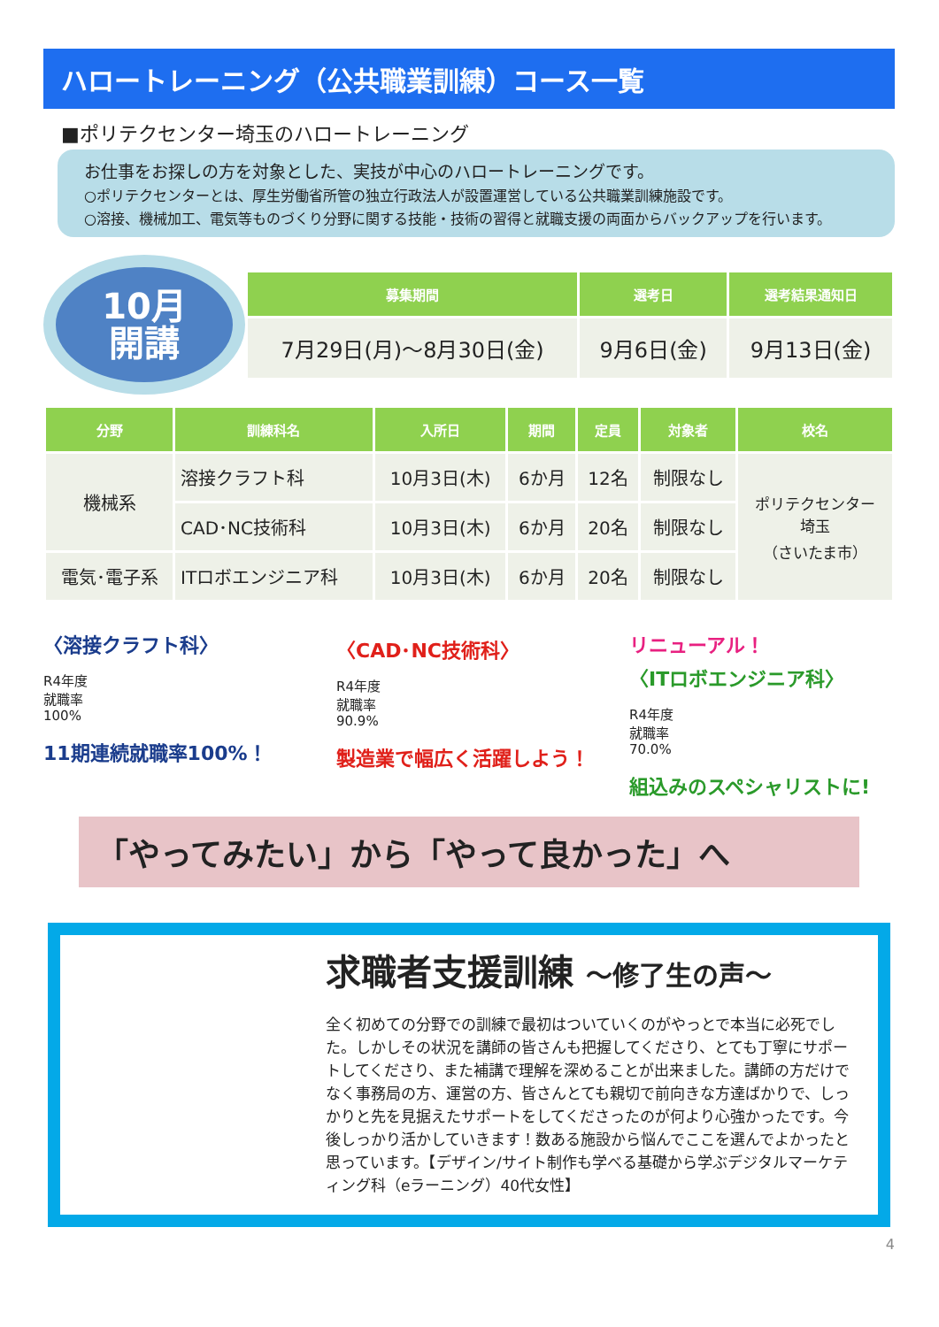ハロートレーニング（公共職業訓練）コース一覧
■ポリテクセンター埼玉のハロートレーニング
お仕事をお探しの方を対象とした、実技が中心のハロートレーニングです。
○ポリテクセンターとは、厚生労働省所管の独立行政法人が設置運営している公共職業訓練施設です。
○溶接、機械加工、電気等ものづくり分野に関する技能・技術の習得と就職支援の両面からバックアップを行います。
10月
開講
| 募集期間 | 選考日 | 選考結果通知日 |
| --- | --- | --- |
| 7月29日(月)～8月30日(金) | 9月6日(金) | 9月13日(金) |
| 分野 | 訓練科名 | 入所日 | 期間 | 定員 | 対象者 | 校名 |
| --- | --- | --- | --- | --- | --- | --- |
| 機械系 | 溶接クラフト科 | 10月3日(木) | 6か月 | 12名 | 制限なし | ポリテクセンター 埼玉 （さいたま市） |
| | CAD･NC技術科 | 10月3日(木) | 6か月 | 20名 | 制限なし | |
| 電気･電子系 | ITロボエンジニア科 | 10月3日(木) | 6か月 | 20名 | 制限なし | |
〈溶接クラフト科〉
R4年度
就職率
100%
11期連続就職率100%！
〈CAD･NC技術科〉
R4年度
就職率
90.9%
製造業で幅広く活躍しよう！
リニューアル！
〈ITロボエンジニア科〉
R4年度
就職率
70.0%
組込みのスペシャリストに!
「やってみたい」から「やって良かった」へ
求職者支援訓練 ～修了生の声～
全く初めての分野での訓練で最初はついていくのがやっとで本当に必死でした。しかしその状況を講師の皆さんも把握してくださり、とても丁寧にサポートしてくださり、また補講で理解を深めることが出来ました。講師の方だけでなく事務局の方、運営の方、皆さんとても親切で前向きな方達ばかりで、しっかりと先を見据えたサポートをしてくださったのが何より心強かったです。今後しっかり活かしていきます！数ある施設から悩んでここを選んでよかったと思っています。【デザイン/サイト制作も学べる基礎から学ぶデジタルマーケティング科（eラーニング）40代女性】
4